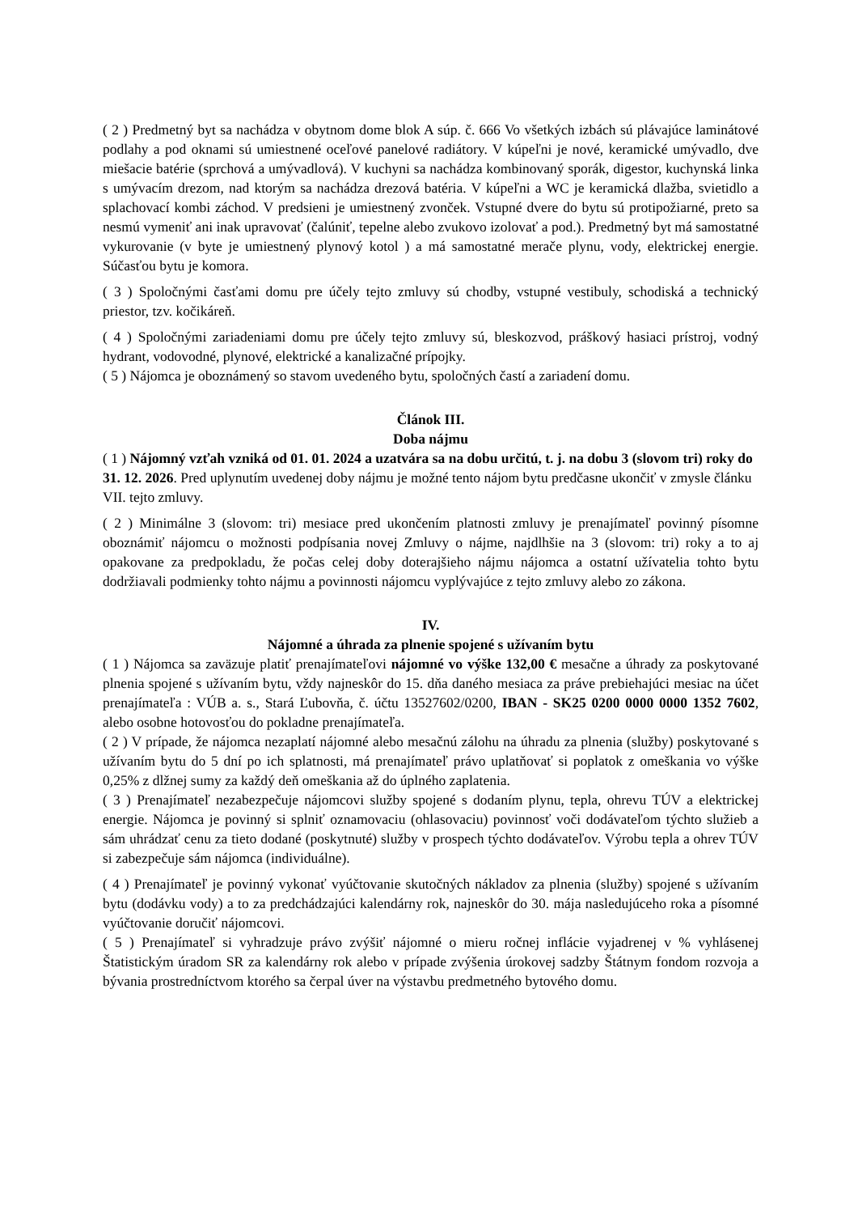( 2 ) Predmetný byt sa nachádza v obytnom dome blok A súp. č. 666 Vo všetkých izbách sú plávajúce laminátové podlahy a pod oknami sú umiestnené oceľové panelové radiátory. V kúpeľni je nové, keramické umývadlo, dve miešacie batérie (sprchová a umývadlová). V kuchyni sa nachádza kombinovaný sporák, digestor, kuchynská linka s umývacím drezom, nad ktorým sa nachádza drezová batéria. V kúpeľni a WC je keramická dlažba, svietidlo a splachovací kombi záchod. V predsieni je umiestnený zvonček. Vstupné dvere do bytu sú protipožiarné, preto sa nesmú vymeniť ani inak upravovať (čalúniť, tepelne alebo zvukovo izolovať a pod.). Predmetný byt má samostatné vykurovanie (v byte je umiestnený plynový kotol ) a má samostatné merače plynu, vody, elektrickej energie. Súčasťou bytu je komora.
( 3 ) Spoločnými časťami domu pre účely tejto zmluvy sú chodby, vstupné vestibuly, schodiská a technický priestor, tzv. kočikáreň.
( 4 ) Spoločnými zariadeniami domu pre účely tejto zmluvy sú, bleskozvod, práškový hasiaci prístroj, vodný hydrant, vodovodné, plynové, elektrické a kanalizačné prípojky.
( 5 ) Nájomca je oboznámený so stavom uvedeného bytu, spoločných častí a zariadení domu.
Článok III.
Doba nájmu
( 1 ) Nájomný vzťah vzniká od 01. 01. 2024 a uzatvára sa na dobu určitú, t. j. na dobu 3 (slovom tri) roky do 31. 12. 2026. Pred uplynutím uvedenej doby nájmu je možné tento nájom bytu predčasne ukončiť v zmysle článku VII. tejto zmluvy.
( 2 ) Minimálne 3 (slovom: tri) mesiace pred ukončením platnosti zmluvy je prenajímateľ povinný písomne oboznámiť nájomcu o možnosti podpísania novej Zmluvy o nájme, najdlhšie na 3 (slovom: tri) roky a to aj opakovane za predpokladu, že počas celej doby doterajšieho nájmu nájomca a ostatní užívatelia tohto bytu dodržiavali podmienky tohto nájmu a povinnosti nájomcu vyplývajúce z tejto zmluvy alebo zo zákona.
IV.
Nájomné a úhrada za plnenie spojené s užívaním bytu
( 1 ) Nájomca sa zaväzuje platiť prenajímateľovi nájomné vo výške 132,00 € mesačne a úhrady za poskytované plnenia spojené s užívaním bytu, vždy najneskôr do 15. dňa daného mesiaca za práve prebiehajúci mesiac na účet prenajímateľa : VÚB a. s., Stará Ľubovňa, č. účtu 13527602/0200, IBAN - SK25 0200 0000 0000 1352 7602, alebo osobne hotovosťou do pokladne prenajímateľa.
( 2 ) V prípade, že nájomca nezaplatí nájomné alebo mesačnú zálohu na úhradu za plnenia (služby) poskytované s užívaním bytu do 5 dní po ich splatnosti, má prenajímateľ právo uplatňovať si poplatok z omeškania vo výške 0,25% z dlžnej sumy za každý deň omeškania až do úplného zaplatenia.
( 3 ) Prenajímateľ nezabezpečuje nájomcovi služby spojené s dodaním plynu, tepla, ohrevu TÚV a elektrickej energie. Nájomca je povinný si splniť oznamovaciu (ohlasovaciu) povinnosť voči dodávateľom týchto služieb a sám uhrádzať cenu za tieto dodané (poskytnuté) služby v prospech týchto dodávateľov. Výrobu tepla a ohrev TÚV si zabezpečuje sám nájomca (individuálne).
( 4 ) Prenajímateľ je povinný vykonať vyúčtovanie skutočných nákladov za plnenia (služby) spojené s užívaním bytu (dodávku vody) a to za predchádzajúci kalendárny rok, najneskôr do 30. mája nasledujúceho roka a písomné vyúčtovanie doručiť nájomcovi.
( 5 ) Prenajímateľ si vyhradzuje právo zvýšiť nájomné o mieru ročnej inflácie vyjadrenej v % vyhlásenej Štatistickým úradom SR za kalendárny rok alebo v prípade zvýšenia úrokovej sadzby Štátnym fondom rozvoja a bývania prostredníctvom ktorého sa čerpal úver na výstavbu predmetného bytového domu.